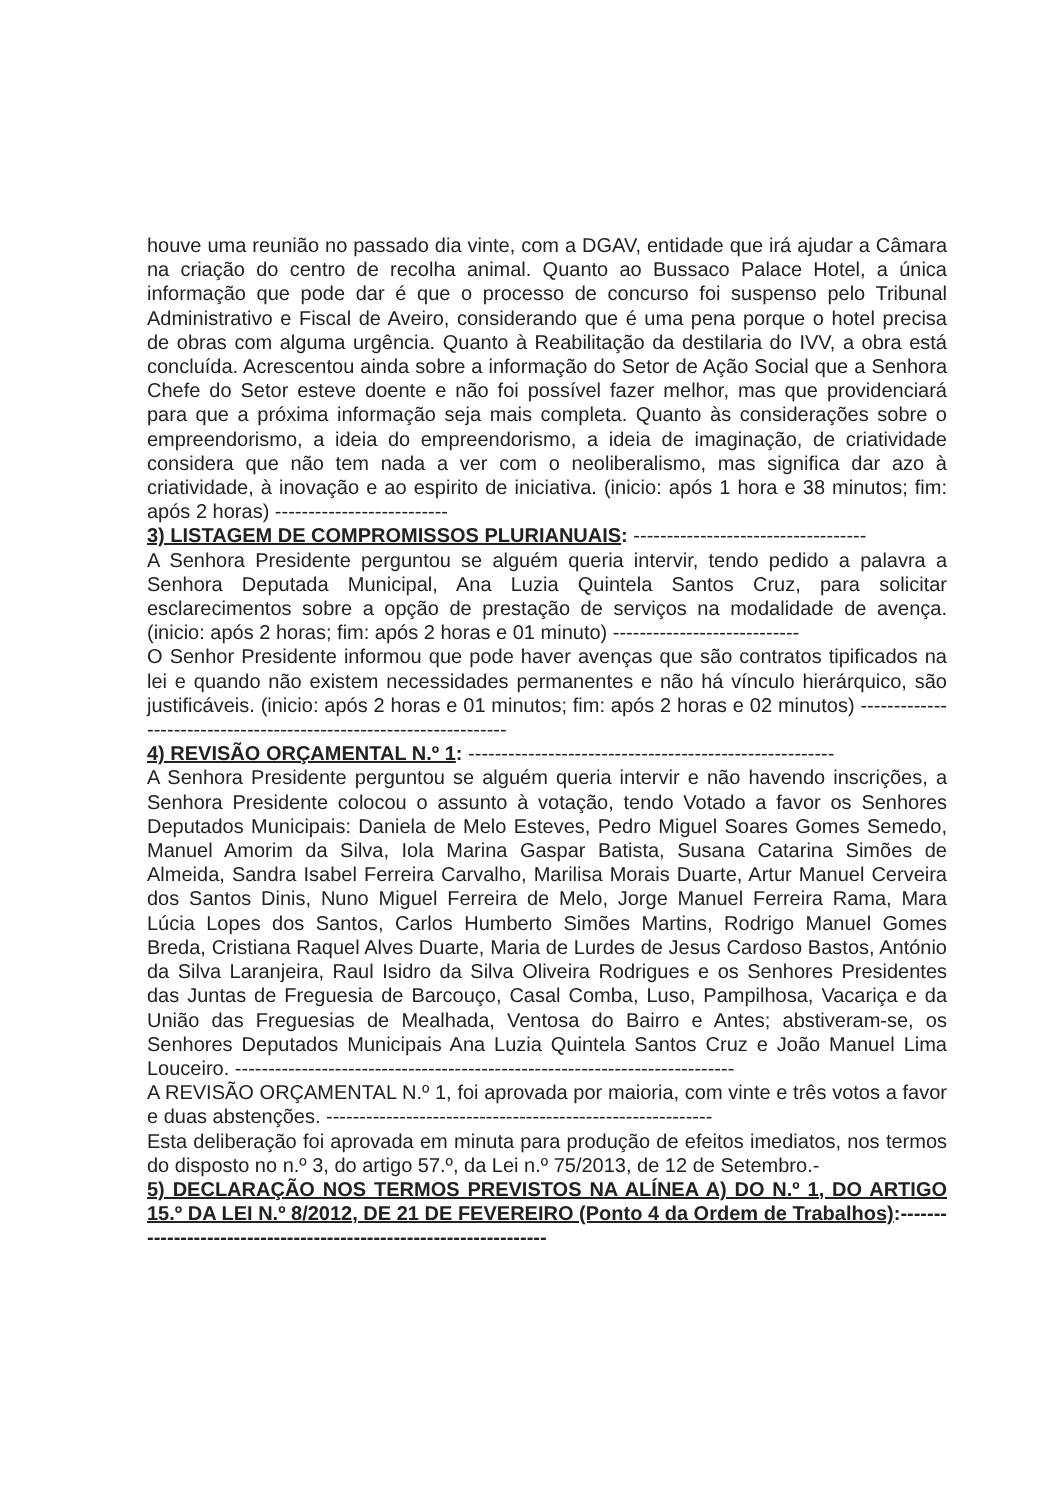houve uma reunião no passado dia vinte, com a DGAV, entidade que irá ajudar a Câmara na criação do centro de recolha animal. Quanto ao Bussaco Palace Hotel, a única informação que pode dar é que o processo de concurso foi suspenso pelo Tribunal Administrativo e Fiscal de Aveiro, considerando que é uma pena porque o hotel precisa de obras com alguma urgência. Quanto à Reabilitação da destilaria do IVV, a obra está concluída. Acrescentou ainda sobre a informação do Setor de Ação Social que a Senhora Chefe do Setor esteve doente e não foi possível fazer melhor, mas que providenciará para que a próxima informação seja mais completa. Quanto às considerações sobre o empreendorismo, a ideia do empreendorismo, a ideia de imaginação, de criatividade considera que não tem nada a ver com o neoliberalismo, mas significa dar azo à criatividade, à inovação e ao espirito de iniciativa. (inicio: após 1 hora e 38 minutos; fim: após 2 horas) --------------------------
3) LISTAGEM DE COMPROMISSOS PLURIANUAIS: -----------------------------------
A Senhora Presidente perguntou se alguém queria intervir, tendo pedido a palavra a Senhora Deputada Municipal, Ana Luzia Quintela Santos Cruz, para solicitar esclarecimentos sobre a opção de prestação de serviços na modalidade de avença. (inicio: após 2 horas; fim: após 2 horas e 01 minuto) ----------------------------
O Senhor Presidente informou que pode haver avenças que são contratos tipificados na lei e quando não existem necessidades permanentes e não há vínculo hierárquico, são justificáveis. (inicio: após 2 horas e 01 minutos; fim: após 2 horas e 02 minutos) -------------------------------------------------------------------
4) REVISÃO ORÇAMENTAL N.º 1: -------------------------------------------------------
A Senhora Presidente perguntou se alguém queria intervir e não havendo inscrições, a Senhora Presidente colocou o assunto à votação, tendo Votado a favor os Senhores Deputados Municipais: Daniela de Melo Esteves, Pedro Miguel Soares Gomes Semedo, Manuel Amorim da Silva, Iola Marina Gaspar Batista, Susana Catarina Simões de Almeida, Sandra Isabel Ferreira Carvalho, Marilisa Morais Duarte, Artur Manuel Cerveira dos Santos Dinis, Nuno Miguel Ferreira de Melo, Jorge Manuel Ferreira Rama, Mara Lúcia Lopes dos Santos, Carlos Humberto Simões Martins, Rodrigo Manuel Gomes Breda, Cristiana Raquel Alves Duarte, Maria de Lurdes de Jesus Cardoso Bastos, António da Silva Laranjeira, Raul Isidro da Silva Oliveira Rodrigues e os Senhores Presidentes das Juntas de Freguesia de Barcouço, Casal Comba, Luso, Pampilhosa, Vacariça e da União das Freguesias de Mealhada, Ventosa do Bairro e Antes; abstiveram-se, os Senhores Deputados Municipais Ana Luzia Quintela Santos Cruz e João Manuel Lima Louceiro. ---------------------------------------------------------------------------
A REVISÃO ORÇAMENTAL N.º 1, foi aprovada por maioria, com vinte e três votos a favor e duas abstenções. ----------------------------------------------------------
Esta deliberação foi aprovada em minuta para produção de efeitos imediatos, nos termos do disposto no n.º 3, do artigo 57.º, da Lei n.º 75/2013, de 12 de Setembro.-
5) DECLARAÇÃO NOS TERMOS PREVISTOS NA ALÍNEA A) DO N.º 1, DO ARTIGO 15.º DA LEI N.º 8/2012, DE 21 DE FEVEREIRO (Ponto 4 da Ordem de Trabalhos):-------------------------------------------------------------------